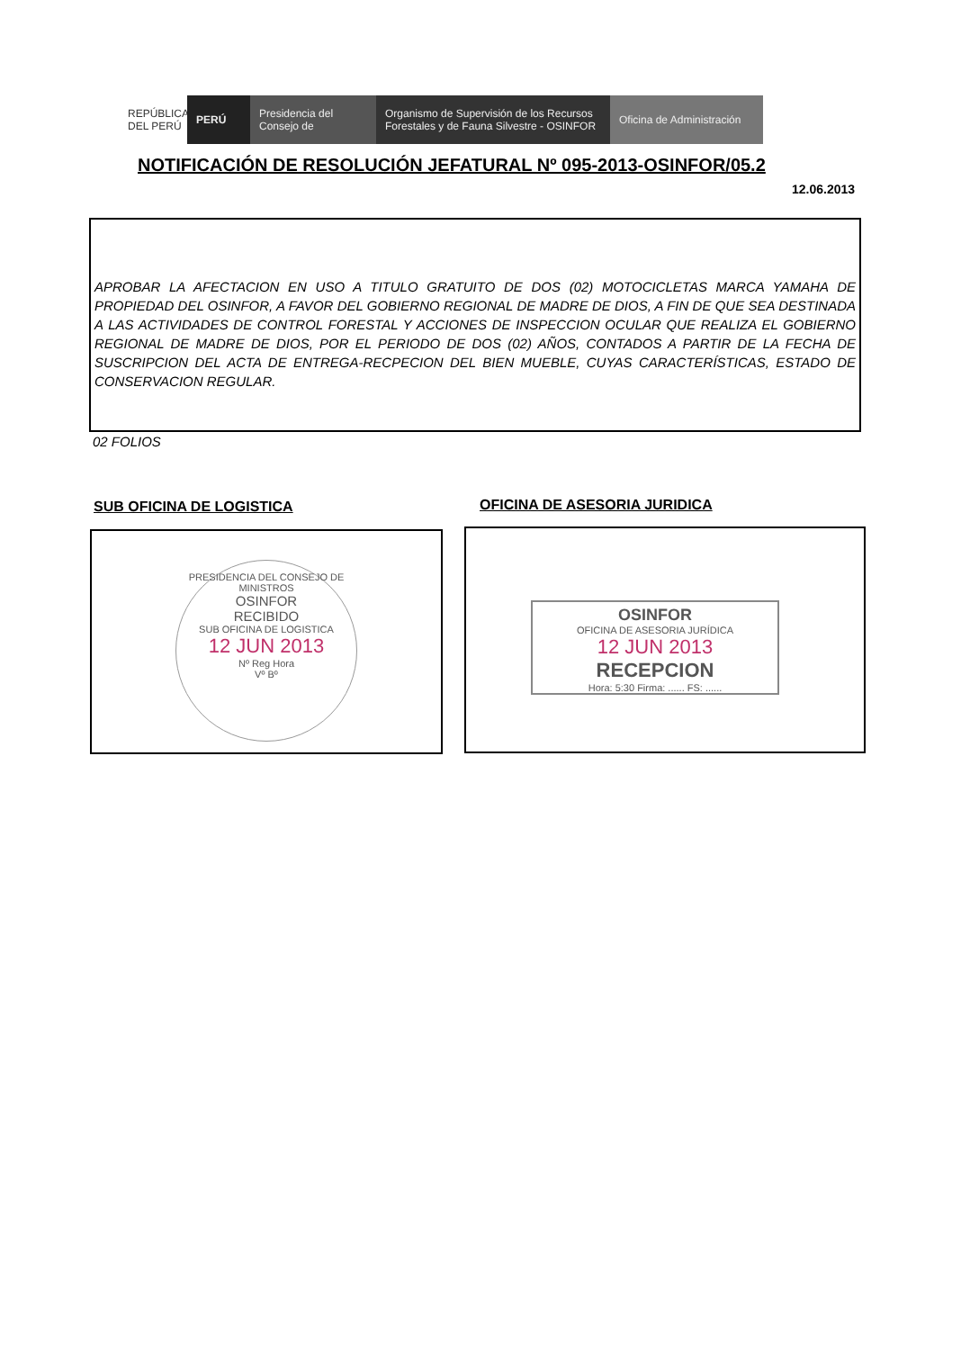REPÚBLICA DEL PERÚ
PERÚ Presidencia del Consejo de
Organismo de Supervisión de los Recursos Forestales y de Fauna Silvestre - OSINFOR
Oficina de Administración
NOTIFICACIÓN DE RESOLUCIÓN JEFATURAL Nº 095-2013-OSINFOR/05.2
12.06.2013
APROBAR LA AFECTACION EN USO A TITULO GRATUITO DE DOS (02) MOTOCICLETAS MARCA YAMAHA DE PROPIEDAD DEL OSINFOR, A FAVOR DEL GOBIERNO REGIONAL DE MADRE DE DIOS, A FIN DE QUE SEA DESTINADA A LAS ACTIVIDADES DE CONTROL FORESTAL Y ACCIONES DE INSPECCION OCULAR QUE REALIZA EL GOBIERNO REGIONAL DE MADRE DE DIOS, POR EL PERIODO DE DOS (02) AÑOS, CONTADOS A PARTIR DE LA FECHA DE SUSCRIPCION DEL ACTA DE ENTREGA-RECPECION DEL BIEN MUEBLE, CUYAS CARACTERÍSTICAS, ESTADO DE CONSERVACION REGULAR.
02 FOLIOS
SUB OFICINA DE LOGISTICA OFICINA DE ASESORIA JURIDICA
PRESIDENCIA DEL CONSEJO DE MINISTROS
OSINFOR
RECIBIDO
SUB OFICINA DE LOGISTICA
12 JUN 2013
Nº Reg Hora
Vº Bº
OSINFOR
OFICINA DE ASESORIA JURÍDICA
12 JUN 2013
RECEPCION
Hora: 5:30 Firma: ...... FS: ......